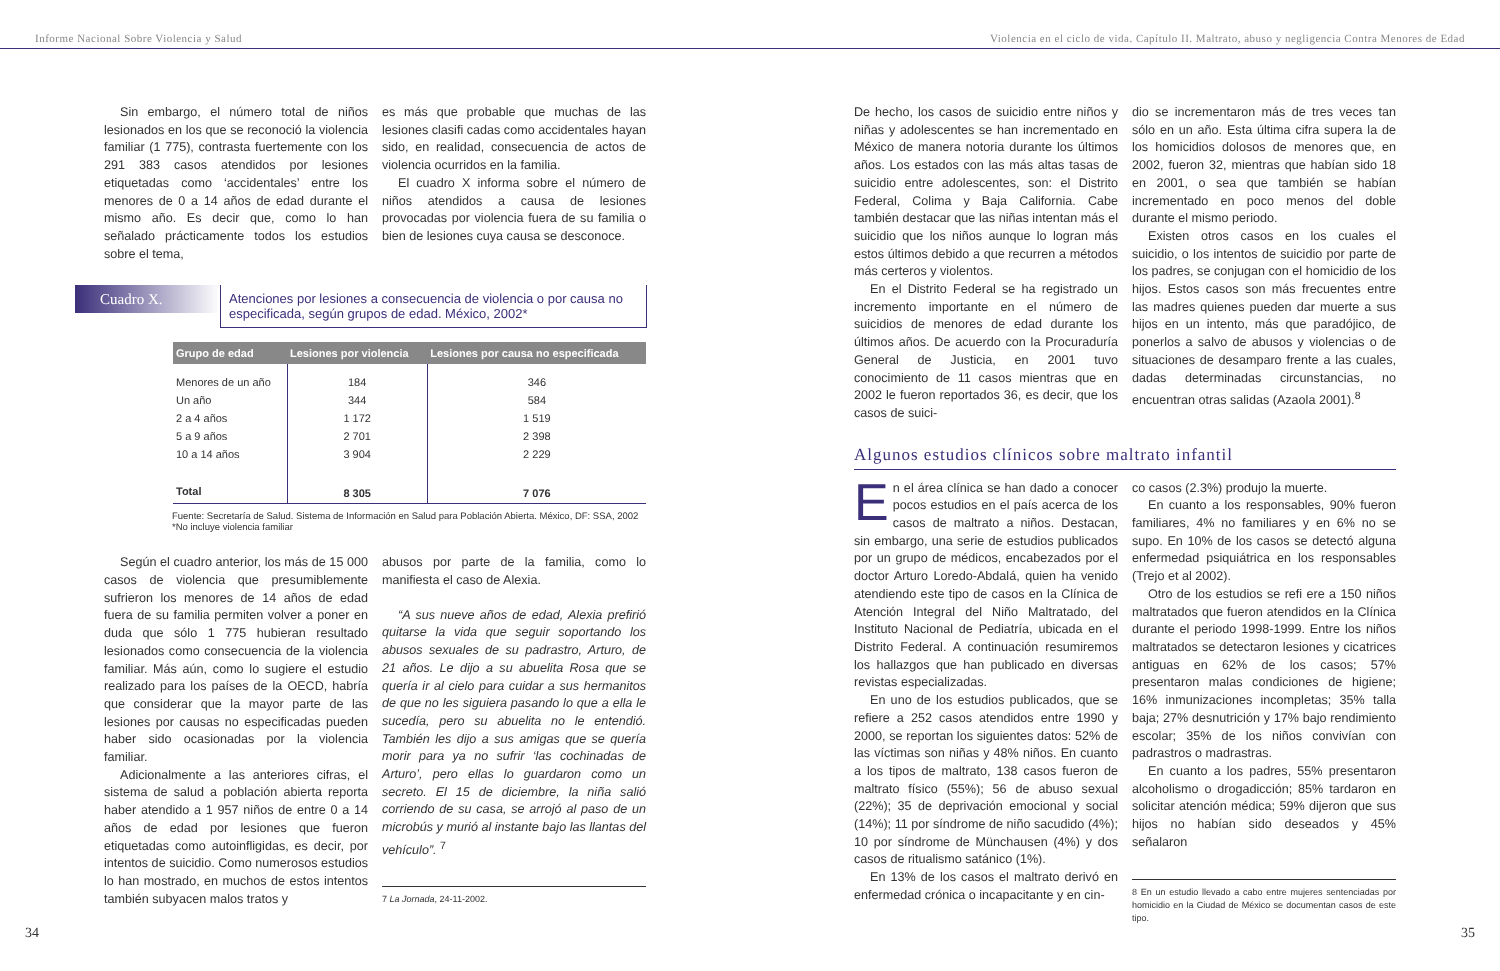Informe Nacional Sobre Violencia y Salud Violencia en el ciclo de vida. Capítulo II. Maltrato, abuso y negligencia Contra Menores de Edad
Sin embargo, el número total de niños lesionados en los que se reconoció la violencia familiar (1 775), contrasta fuertemente con los 291 383 casos atendidos por lesiones etiquetadas como ‘accidentales’ entre los menores de 0 a 14 años de edad durante el mismo año. Es decir que, como lo han señalado prácticamente todos los estudios sobre el tema,
es más que probable que muchas de las lesiones clasifi cadas como accidentales hayan sido, en realidad, consecuencia de actos de violencia ocurridos en la familia.
El cuadro X informa sobre el número de niños atendidos a causa de lesiones provocadas por violencia fuera de su familia o bien de lesiones cuya causa se desconoce.
Cuadro X.
Atenciones por lesiones a consecuencia de violencia o por causa no especificada, según grupos de edad. México, 2002*
| Grupo de edad | Lesiones por violencia | Lesiones por causa no especificada |
| --- | --- | --- |
| Menores de un año | 184 | 346 |
| Un año | 344 | 584 |
| 2 a 4 años | 1 172 | 1 519 |
| 5 a 9 años | 2 701 | 2 398 |
| 10 a 14 años | 3 904 | 2 229 |
| Total | 8 305 | 7 076 |
Fuente: Secretaría de Salud. Sistema de Información en Salud para Población Abierta. México, DF: SSA, 2002
*No incluye violencia familiar
Según el cuadro anterior, los más de 15 000 casos de violencia que presumiblemente sufrieron los menores de 14 años de edad fuera de su familia permiten volver a poner en duda que sólo 1 775 hubieran resultado lesionados como consecuencia de la violencia familiar. Más aún, como lo sugiere el estudio realizado para los países de la OECD, habría que considerar que la mayor parte de las lesiones por causas no especificadas pueden haber sido ocasionadas por la violencia familiar.
Adicionalmente a las anteriores cifras, el sistema de salud a población abierta reporta haber atendido a 1 957 niños de entre 0 a 14 años de edad por lesiones que fueron etiquetadas como autoinfligidas, es decir, por intentos de suicidio. Como numerosos estudios lo han mostrado, en muchos de estos intentos también subyacen malos tratos y
abusos por parte de la familia, como lo manifiesta el caso de Alexia.
“A sus nueve años de edad, Alexia prefirió quitarse la vida que seguir soportando los abusos sexuales de su padrastro, Arturo, de 21 años. Le dijo a su abuelita Rosa que se quería ir al cielo para cuidar a sus hermanitos de que no les siguiera pasando lo que a ella le sucedía, pero su abuelita no le entendió. También les dijo a sus amigas que se quería morir para ya no sufrir ‘las cochinadas de Arturo’, pero ellas lo guardaron como un secreto. El 15 de diciembre, la niña salió corriendo de su casa, se arrojó al paso de un microbús y murió al instante bajo las llantas del vehículo”. <sup>7</sup>
7 La Jornada, 24-11-2002.
34
De hecho, los casos de suicidio entre niños y niñas y adolescentes se han incrementado en México de manera notoria durante los últimos años. Los estados con las más altas tasas de suicidio entre adolescentes, son: el Distrito Federal, Colima y Baja California. Cabe también destacar que las niñas intentan más el suicidio que los niños aunque lo logran más estos últimos debido a que recurren a métodos más certeros y violentos.
En el Distrito Federal se ha registrado un incremento importante en el número de suicidios de menores de edad durante los últimos años. De acuerdo con la Procuraduría General de Justicia, en 2001 tuvo conocimiento de 11 casos mientras que en 2002 le fueron reportados 36, es decir, que los casos de suici-
dio se incrementaron más de tres veces tan sólo en un año. Esta última cifra supera la de los homicidios dolosos de menores que, en 2002, fueron 32, mientras que habían sido 18 en 2001, o sea que también se habían incrementado en poco menos del doble durante el mismo periodo.
Existen otros casos en los cuales el suicidio, o los intentos de suicidio por parte de los padres, se conjugan con el homicidio de los hijos. Estos casos son más frecuentes entre las madres quienes pueden dar muerte a sus hijos en un intento, más que paradójico, de ponerlos a salvo de abusos y violencias o de situaciones de desamparo frente a las cuales, dadas determinadas circunstancias, no encuentran otras salidas (Azaola 2001).<sup>8</sup>
Algunos estudios clínicos sobre maltrato infantil
En el área clínica se han dado a conocer pocos estudios en el país acerca de los casos de maltrato a niños. Destacan, sin embargo, una serie de estudios publicados por un grupo de médicos, encabezados por el doctor Arturo Loredo-Abdalá, quien ha venido atendiendo este tipo de casos en la Clínica de Atención Integral del Niño Maltratado, del Instituto Nacional de Pediatría, ubicada en el Distrito Federal. A continuación resumiremos los hallazgos que han publicado en diversas revistas especializadas.
En uno de los estudios publicados, que se refiere a 252 casos atendidos entre 1990 y 2000, se reportan los siguientes datos: 52% de las víctimas son niñas y 48% niños. En cuanto a los tipos de maltrato, 138 casos fueron de maltrato físico (55%); 56 de abuso sexual (22%); 35 de deprivación emocional y social (14%); 11 por síndrome de niño sacudido (4%); 10 por síndrome de Münchausen (4%) y dos casos de ritualismo satánico (1%).
En 13% de los casos el maltrato derivó en enfermedad crónica o incapacitante y en cin-
co casos (2.3%) produjo la muerte.
En cuanto a los responsables, 90% fueron familiares, 4% no familiares y en 6% no se supo. En 10% de los casos se detectó alguna enfermedad psiquiátrica en los responsables (Trejo et al 2002).
Otro de los estudios se refi ere a 150 niños maltratados que fueron atendidos en la Clínica durante el periodo 1998-1999. Entre los niños maltratados se detectaron lesiones y cicatrices antiguas en 62% de los casos; 57% presentaron malas condiciones de higiene; 16% inmunizaciones incompletas; 35% talla baja; 27% desnutrición y 17% bajo rendimiento escolar; 35% de los niños convivían con padrastros o madrastras.
En cuanto a los padres, 55% presentaron alcoholismo o drogadicción; 85% tardaron en solicitar atención médica; 59% dijeron que sus hijos no habían sido deseados y 45% señalaron
8 En un estudio llevado a cabo entre mujeres sentenciadas por homicidio en la Ciudad de México se documentan casos de este tipo.
35